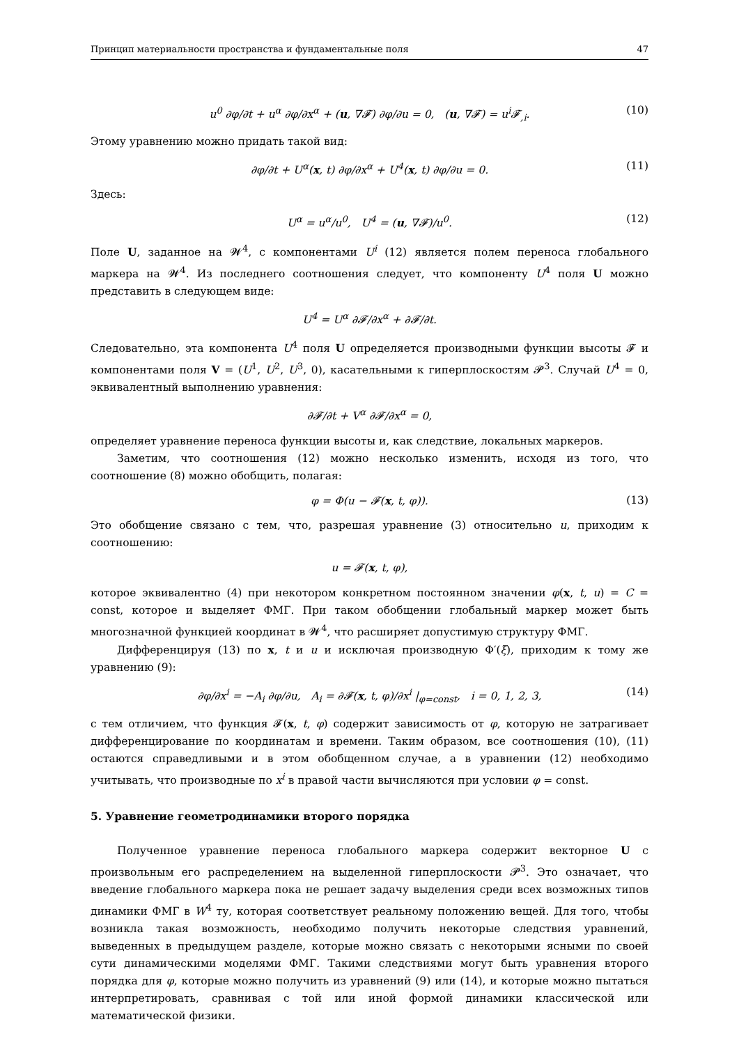Принцип материальности пространства и фундаментальные поля 47
u<sup>0</sup> ∂φ/∂t + u<sup>α</sup> ∂φ/∂x<sup>α</sup> + (u, ∇𝓕) ∂φ/∂u = 0, (u, ∇𝓕) = u<sup>i</sup>𝓕<sub>,i</sub>. (10)
Этому уравнению можно придать такой вид:
∂φ/∂t + U<sup>α</sup>(x, t) ∂φ/∂x<sup>α</sup> + U<sup>4</sup>(x, t) ∂φ/∂u = 0. (11)
Здесь:
U<sup>α</sup> = u<sup>α</sup>/u<sup>0</sup>, U<sup>4</sup> = (u, ∇𝓕)/u<sup>0</sup>. (12)
Поле U, заданное на 𝓦<sup>4</sup>, с компонентами U<sup>i</sup> (12) является полем переноса глобального маркера на 𝓦<sup>4</sup>. Из последнего соотношения следует, что компоненту U<sup>4</sup> поля U можно представить в следующем виде:
U<sup>4</sup> = U<sup>α</sup> ∂𝓕/∂x<sup>α</sup> + ∂𝓕/∂t.
Следовательно, эта компонента U<sup>4</sup> поля U определяется производными функции высоты 𝓕 и компонентами поля V = (U<sup>1</sup>, U<sup>2</sup>, U<sup>3</sup>, 0), касательными к гиперплоскостям 𝓟<sup>3</sup>. Случай U<sup>4</sup> = 0, эквивалентный выполнению уравнения:
∂𝓕/∂t + V<sup>α</sup> ∂𝓕/∂x<sup>α</sup> = 0,
определяет уравнение переноса функции высоты и, как следствие, локальных маркеров.
Заметим, что соотношения (12) можно несколько изменить, исходя из того, что соотношение (8) можно обобщить, полагая:
φ = Φ(u − 𝓕(x, t, φ)). (13)
Это обобщение связано с тем, что, разрешая уравнение (3) относительно u, приходим к соотношению:
u = 𝓕(x, t, φ),
которое эквивалентно (4) при некотором конкретном постоянном значении φ(x, t, u) = C = const, которое и выделяет ФМГ. При таком обобщении глобальный маркер может быть многозначной функцией координат в 𝓦<sup>4</sup>, что расширяет допустимую структуру ФМГ.
Дифференцируя (13) по x, t и u и исключая производную Φ′(ξ), приходим к тому же уравнению (9):
∂φ/∂x<sup>i</sup> = −A<sub>i</sub> ∂φ/∂u, A<sub>i</sub> = ∂𝓕(x, t, φ)/∂x<sup>i</sup> |<sub>φ=const</sub>, i = 0, 1, 2, 3, (14)
с тем отличием, что функция 𝓕(x, t, φ) содержит зависимость от φ, которую не затрагивает дифференцирование по координатам и времени. Таким образом, все соотношения (10), (11) остаются справедливыми и в этом обобщенном случае, а в уравнении (12) необходимо учитывать, что производные по x<sup>i</sup> в правой части вычисляются при условии φ = const.
5. Уравнение геометродинамики второго порядка
Полученное уравнение переноса глобального маркера содержит векторное U с произвольным его распределением на выделенной гиперплоскости 𝓟<sup>3</sup>. Это означает, что введение глобального маркера пока не решает задачу выделения среди всех возможных типов динамики ФМГ в W<sup>4</sup> ту, которая соответствует реальному положению вещей. Для того, чтобы возникла такая возможность, необходимо получить некоторые следствия уравнений, выведенных в предыдущем разделе, которые можно связать с некоторыми ясными по своей сути динамическими моделями ФМГ. Такими следствиями могут быть уравнения второго порядка для φ, которые можно получить из уравнений (9) или (14), и которые можно пытаться интерпретировать, сравнивая с той или иной формой динамики классической или математической физики.